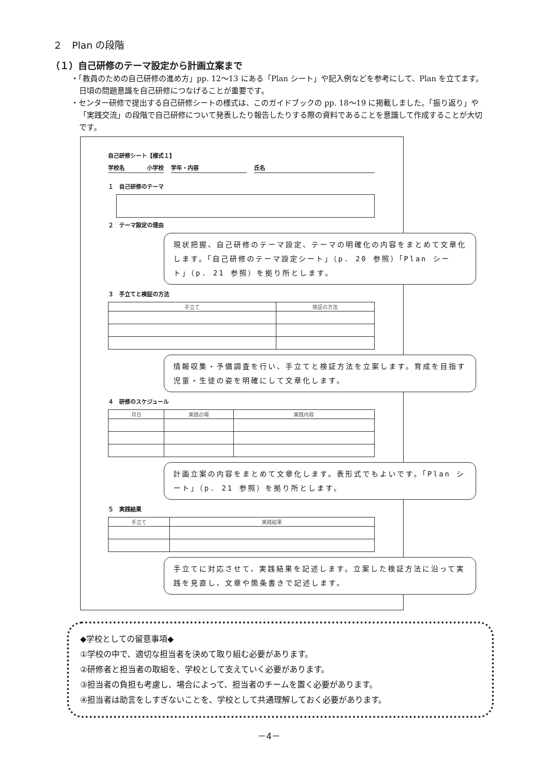２　Plan の段階
（１）自己研修のテーマ設定から計画立案まで
・「教員のための自己研修の進め方」pp. 12〜13 にある「Plan シート」や記入例などを参考にして、Plan を立てます。日頃の問題意識を自己研修につなげることが重要です。
・センター研修で提出する自己研修シートの様式は、このガイドブックの pp. 18〜19 に掲載しました。「振り返り」や「実践交流」の段階で自己研修について発表したり報告したりする際の資料であることを意識して作成することが大切です。
自己研修シート【様式１】
学校名　　　　小学校 学年・内容 氏名
１　自己研修のテーマ
２　テーマ設定の理由
現状把握、自己研修のテーマ設定、テーマの明確化の内容をまとめて文章化します。「自己研修のテーマ設定シート」（p. 20 参照）「Plan シート」（p. 21 参照）を拠り所とします。
３　手立てと検証の方法
| 手立て | 検証の方法 |
| --- | --- |
情報収集・予備調査を行い、手立てと検証方法を立案します。育成を目指す児童・生徒の姿を明確にして文章化します。
４　研修のスケジュール
| 月日 | 実践の場 | 実践内容 |
| --- | --- | --- |
計画立案の内容をまとめて文章化します。表形式でもよいです。「Plan シート」（p. 21 参照）を拠り所とします。
５　実践結果
| 手立て | 実践結果 |
| --- | --- |
手立てに対応させて、実践結果を記述します。立案した検証方法に沿って実践を見直し、文章や箇条書きで記述します。
◆学校としての留意事項◆
①学校の中で、適切な担当者を決めて取り組む必要があります。
②研修者と担当者の取組を、学校として支えていく必要があります。
③担当者の負担も考慮し、場合によって、担当者のチームを置く必要があります。
④担当者は助言をしすぎないことを、学校として共通理解しておく必要があります。
－4－